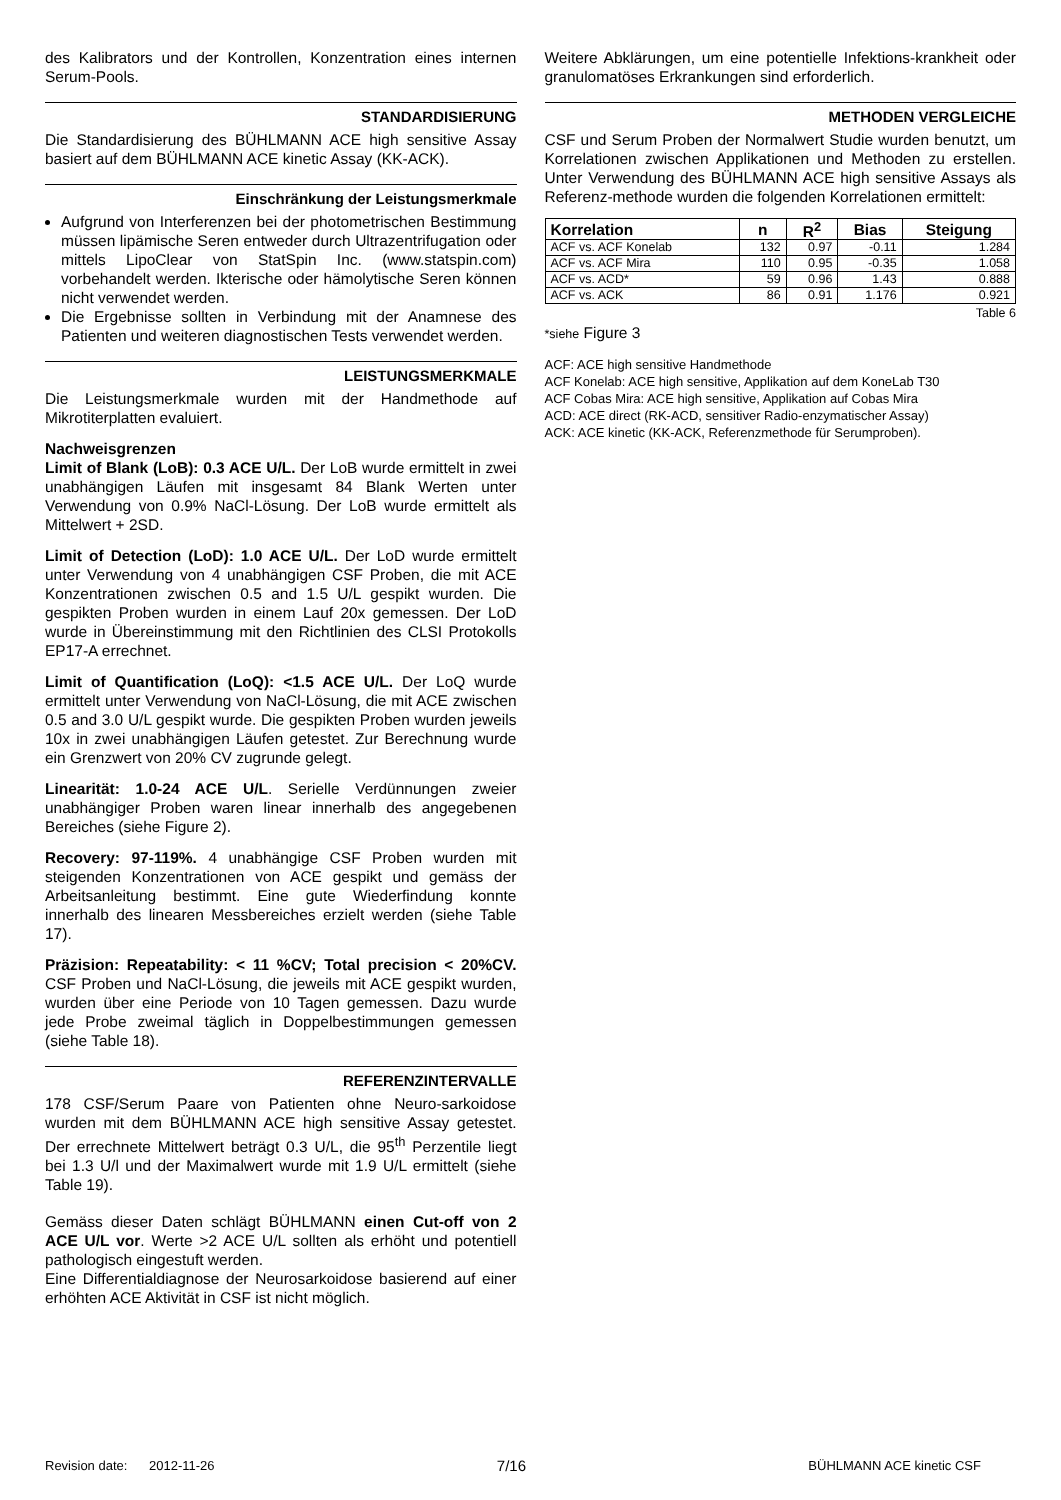des Kalibrators und der Kontrollen, Konzentration eines internen Serum-Pools.
STANDARDISIERUNG
Die Standardisierung des BÜHLMANN ACE high sensitive Assay basiert auf dem BÜHLMANN ACE kinetic Assay (KK-ACK).
Einschränkung der Leistungsmerkmale
Aufgrund von Interferenzen bei der photometrischen Bestimmung müssen lipämische Seren entweder durch Ultrazentrifugation oder mittels LipoClear von StatSpin Inc. (www.statspin.com) vorbehandelt werden. Ikterische oder hämolytische Seren können nicht verwendet werden.
Die Ergebnisse sollten in Verbindung mit der Anamnese des Patienten und weiteren diagnostischen Tests verwendet werden.
LEISTUNGSMERKMALE
Die Leistungsmerkmale wurden mit der Handmethode auf Mikrotiterplatten evaluiert.
Nachweisgrenzen
Limit of Blank (LoB): 0.3 ACE U/L. Der LoB wurde ermittelt in zwei unabhängigen Läufen mit insgesamt 84 Blank Werten unter Verwendung von 0.9% NaCl-Lösung. Der LoB wurde ermittelt als Mittelwert + 2SD.
Limit of Detection (LoD): 1.0 ACE U/L. Der LoD wurde ermittelt unter Verwendung von 4 unabhängigen CSF Proben, die mit ACE Konzentrationen zwischen 0.5 and 1.5 U/L gespikt wurden. Die gespikten Proben wurden in einem Lauf 20x gemessen. Der LoD wurde in Übereinstimmung mit den Richtlinien des CLSI Protokolls EP17-A errechnet.
Limit of Quantification (LoQ): <1.5 ACE U/L. Der LoQ wurde ermittelt unter Verwendung von NaCl-Lösung, die mit ACE zwischen 0.5 and 3.0 U/L gespikt wurde. Die gespikten Proben wurden jeweils 10x in zwei unabhängigen Läufen getestet. Zur Berechnung wurde ein Grenzwert von 20% CV zugrunde gelegt.
Linearität: 1.0-24 ACE U/L. Serielle Verdünnungen zweier unabhängiger Proben waren linear innerhalb des angegebenen Bereiches (siehe Figure 2).
Recovery: 97-119%. 4 unabhängige CSF Proben wurden mit steigenden Konzentrationen von ACE gespikt und gemäss der Arbeitsanleitung bestimmt. Eine gute Wiederfindung konnte innerhalb des linearen Messbereiches erzielt werden (siehe Table 17).
Präzision: Repeatability: < 11 %CV; Total precision < 20%CV. CSF Proben und NaCl-Lösung, die jeweils mit ACE gespikt wurden, wurden über eine Periode von 10 Tagen gemessen. Dazu wurde jede Probe zweimal täglich in Doppelbestimmungen gemessen (siehe Table 18).
REFERENZINTERVALLE
178 CSF/Serum Paare von Patienten ohne Neuro-sarkoidose wurden mit dem BÜHLMANN ACE high sensitive Assay getestet. Der errechnete Mittelwert beträgt 0.3 U/L, die 95<sup>th</sup> Perzentile liegt bei 1.3 U/l und der Maximalwert wurde mit 1.9 U/L ermittelt (siehe Table 19).
Gemäss dieser Daten schlägt BÜHLMANN einen Cut-off von 2 ACE U/L vor. Werte >2 ACE U/L sollten als erhöht und potentiell pathologisch eingestuft werden.
Eine Differentialdiagnose der Neurosarkoidose basierend auf einer erhöhten ACE Aktivität in CSF ist nicht möglich.
Weitere Abklärungen, um eine potentielle Infektions-krankheit oder granulomatöses Erkrankungen sind erforderlich.
METHODEN VERGLEICHE
CSF und Serum Proben der Normalwert Studie wurden benutzt, um Korrelationen zwischen Applikationen und Methoden zu erstellen. Unter Verwendung des BÜHLMANN ACE high sensitive Assays als Referenz-methode wurden die folgenden Korrelationen ermittelt:
| Korrelation | n | R<sup>2</sup> | Bias | Steigung |
| --- | --- | --- | --- | --- |
| ACF vs. ACF Konelab | 132 | 0.97 | -0.11 | 1.284 |
| ACF vs. ACF Mira | 110 | 0.95 | -0.35 | 1.058 |
| ACF vs. ACD* | 59 | 0.96 | 1.43 | 0.888 |
| ACF vs. ACK | 86 | 0.91 | 1.176 | 0.921 |
Table 6
*siehe Figure 3
ACF: ACE high sensitive Handmethode
ACF Konelab: ACE high sensitive, Applikation auf dem KoneLab T30
ACF Cobas Mira: ACE high sensitive, Applikation auf Cobas Mira
ACD: ACE direct (RK-ACD, sensitiver Radio-enzymatischer Assay)
ACK: ACE kinetic (KK-ACK, Referenzmethode für Serumproben).
Revision date: 2012-11-26 7/16 BÜHLMANN ACE kinetic CSF